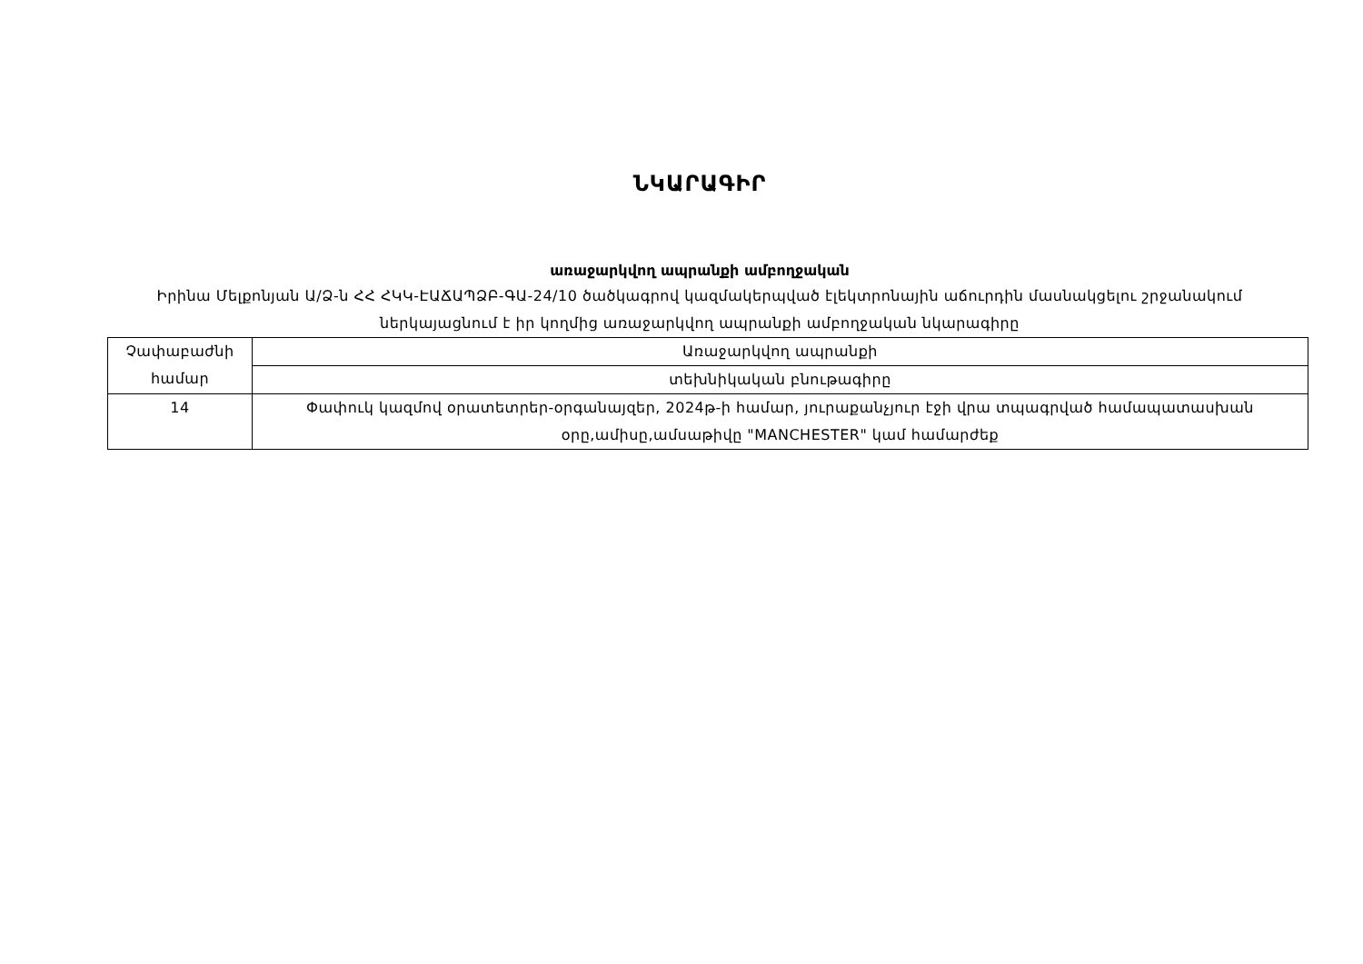ՆԿԱՐԱԳԻՐ
առաջարկվող ապրանքի ամբողջական
Իրինա Մելքոնյան Ա/Ձ-ն ՀՀ ՀԿԿ-ԷԱՃԱՊՁԲ-ԳԱ-24/10 ծածկագրով կազմակերպված էլեկտրոնային աճուրդին մասնակցելու շրջանակում ներկայացնում է իր կողմից առաջարկվող ապրանքի ամբողջական նկարագիրը
| Չափաբաժնի համար | Առաջարկվող ապրանքի |
| | տեխնիկական բնութագիրը |
| 14 | Փափուկ կազմով օրատետրեր-օրգանայզեր, 2024թ-ի համար, յուրաքանչյուր էջի վրա տպագրված համապատասխան օրը,ամիսը,ամսաթիվը "MANCHESTER" կամ համարժեք |